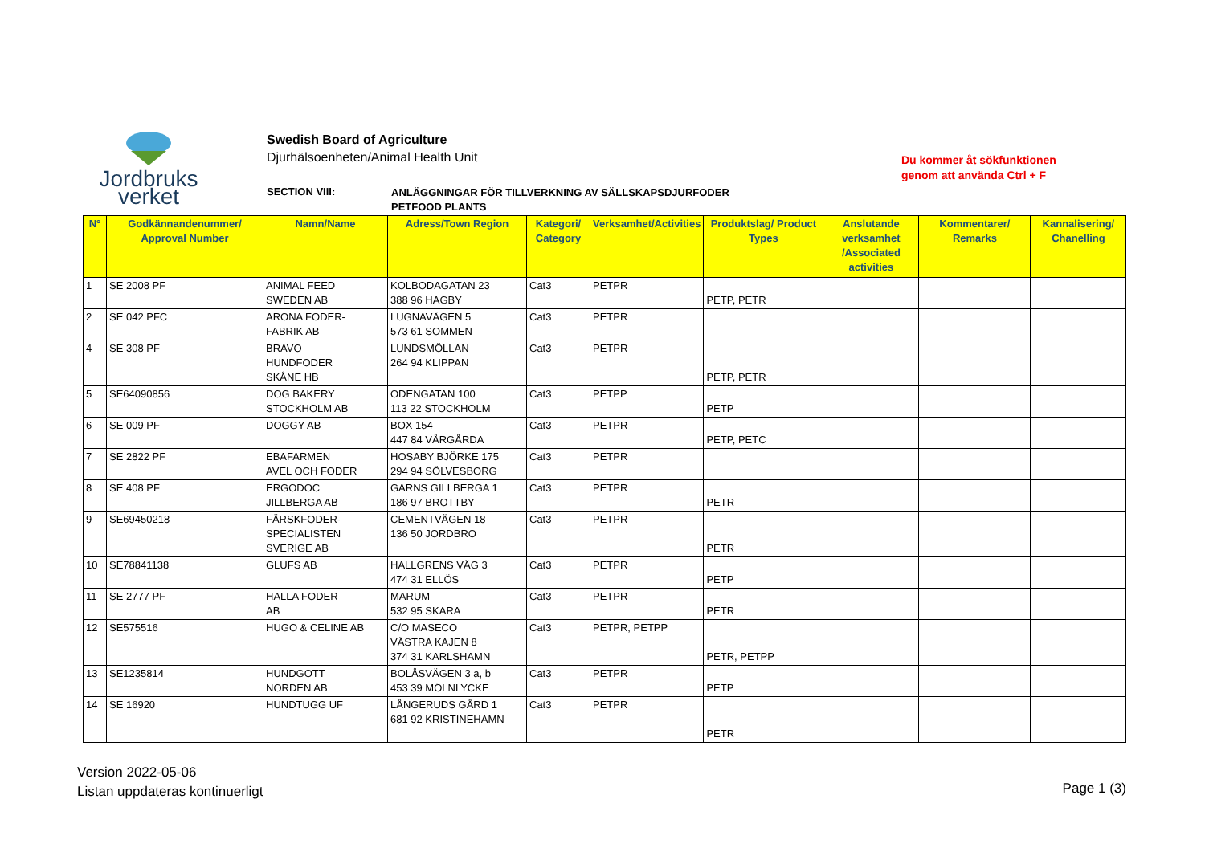Jordbruks
verket
Swedish Board of Agriculture
Djurhälsoenheten/Animal Health Unit
Du kommer åt sökfunktionen
genom att använda Ctrl + F
SECTION VIII:
ANLÄGGNINGAR FÖR TILLVERKNING AV SÄLLSKAPSDJURFODER
PETFOOD PLANTS
| N° | Godkännandenummer/ Approval Number | Namn/Name | Adress/Town Region | Kategori/ Category | Verksamhet/Activities | Produktslag/ Product Types | Anslutande verksamhet /Associated activities | Kommentarer/ Remarks | Kannalisering/ Chanelling |
| --- | --- | --- | --- | --- | --- | --- | --- | --- | --- |
| 1 | SE 2008 PF | ANIMAL FEED SWEDEN AB | KOLBODAGATAN 23 388 96 HAGBY | Cat3 | PETPR | PETP, PETR | | | |
| 2 | SE 042 PFC | ARONA FODER- FABRIK AB | LUGNAVÄGEN 5 573 61 SOMMEN | Cat3 | PETPR | | | | |
| 4 | SE 308 PF | BRAVO HUNDFODER SKÅNE HB | LUNDSMÖLLAN 264 94 KLIPPAN | Cat3 | PETPR | PETP, PETR | | | |
| 5 | SE64090856 | DOG BAKERY STOCKHOLM AB | ODENGATAN 100 113 22 STOCKHOLM | Cat3 | PETPP | PETP | | | |
| 6 | SE 009 PF | DOGGY AB | BOX 154 447 84 VÅRGÅRDA | Cat3 | PETPR | PETP, PETC | | | |
| 7 | SE 2822 PF | EBAFARMEN AVEL OCH FODER | HOSABY BJÖRKE 175 294 94 SÖLVESBORG | Cat3 | PETPR | | | | |
| 8 | SE 408 PF | ERGODOC JILLBERGA AB | GARNS GILLBERGA 1 186 97 BROTTBY | Cat3 | PETPR | PETR | | | |
| 9 | SE69450218 | FÄRSKFODER- SPECIALISTEN SVERIGE AB | CEMENTVÄGEN 18 136 50 JORDBRO | Cat3 | PETPR | PETR | | | |
| 10 | SE78841138 | GLUFS AB | HALLGRENS VÄG 3 474 31 ELLÖS | Cat3 | PETPR | PETP | | | |
| 11 | SE 2777 PF | HALLA FODER AB | MARUM 532 95 SKARA | Cat3 | PETPR | PETR | | | |
| 12 | SE575516 | HUGO & CELINE AB | C/O MASECO VÄSTRA KAJEN 8 374 31 KARLSHAMN | Cat3 | PETPR, PETPP | PETR, PETPP | | | |
| 13 | SE1235814 | HUNDGOTT NORDEN AB | BOLÅSVÄGEN 3 a, b 453 39 MÖLNLYCKE | Cat3 | PETPR | PETP | | | |
| 14 | SE 16920 | HUNDTUGG UF | LÅNGERUDS GÅRD 1 681 92 KRISTINEHAMN | Cat3 | PETPR | PETR | | | |
Version 2022-05-06
Listan uppdateras kontinuerligt
Page 1 (3)